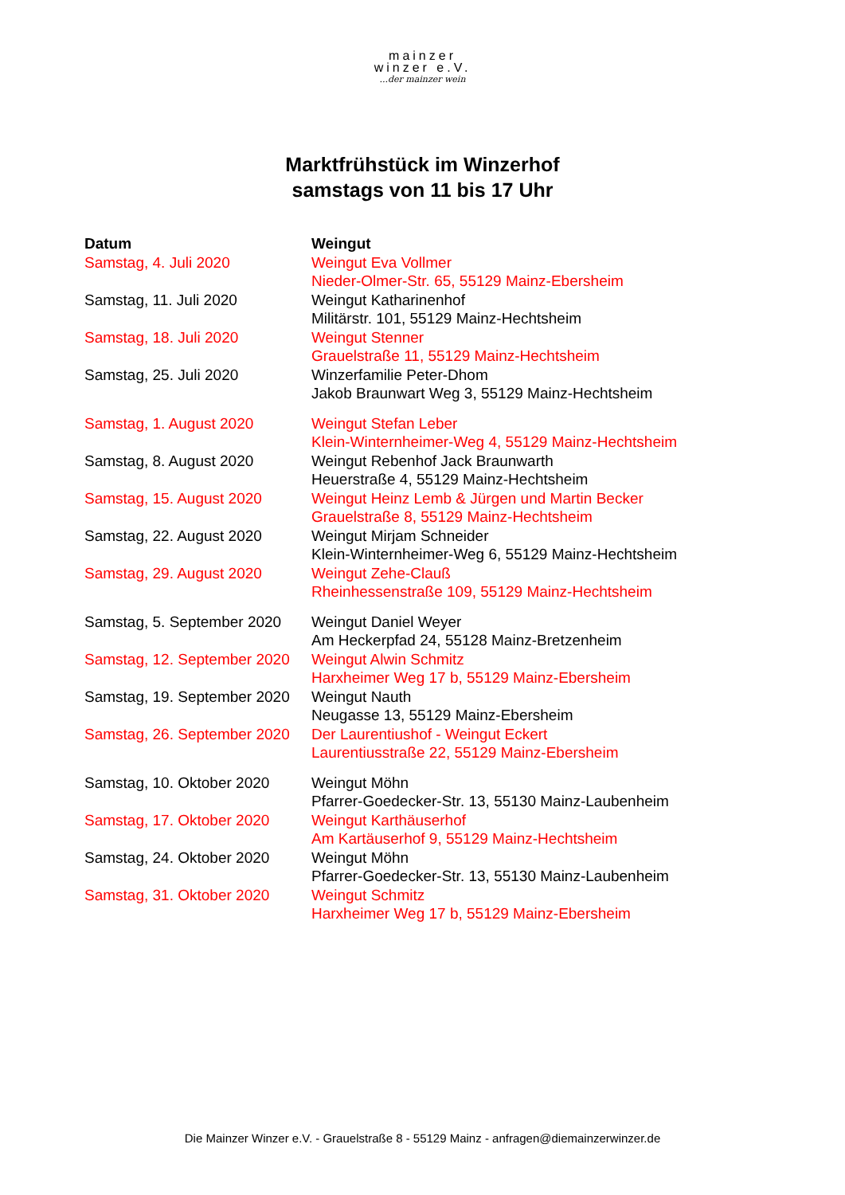mainzer
winzer e.V....der mainzer wein
Marktfrühstück im Winzerhof
samstags von 11 bis 17 Uhr
| Datum | Weingut |
| --- | --- |
| Samstag, 4. Juli 2020 | Weingut Eva Vollmer Nieder-Olmer-Str. 65, 55129 Mainz-Ebersheim |
| Samstag, 11. Juli 2020 | Weingut Katharinenhof Militärstr. 101, 55129 Mainz-Hechtsheim |
| Samstag, 18. Juli 2020 | Weingut Stenner Grauelstraße 11, 55129 Mainz-Hechtsheim |
| Samstag, 25. Juli 2020 | Winzerfamilie Peter-Dhom Jakob Braunwart Weg 3, 55129 Mainz-Hechtsheim |
| Samstag, 1. August 2020 | Weingut Stefan Leber Klein-Winternheimer-Weg 4, 55129 Mainz-Hechtsheim |
| Samstag, 8. August 2020 | Weingut Rebenhof Jack Braunwarth Heuerstraße 4, 55129 Mainz-Hechtsheim |
| Samstag, 15. August 2020 | Weingut Heinz Lemb & Jürgen und Martin Becker Grauelstraße 8, 55129 Mainz-Hechtsheim |
| Samstag, 22. August 2020 | Weingut Mirjam Schneider Klein-Winternheimer-Weg 6, 55129 Mainz-Hechtsheim |
| Samstag, 29. August 2020 | Weingut Zehe-Clauß Rheinhessenstraße 109, 55129 Mainz-Hechtsheim |
| Samstag, 5. September 2020 | Weingut Daniel Weyer Am Heckerpfad 24, 55128 Mainz-Bretzenheim |
| Samstag, 12. September 2020 | Weingut Alwin Schmitz Harxheimer Weg 17 b, 55129 Mainz-Ebersheim |
| Samstag, 19. September 2020 | Weingut Nauth Neugasse 13, 55129 Mainz-Ebersheim |
| Samstag, 26. September 2020 | Der Laurentiushof - Weingut Eckert Laurentiusstraße 22, 55129 Mainz-Ebersheim |
| Samstag, 10. Oktober 2020 | Weingut Möhn Pfarrer-Goedecker-Str. 13, 55130 Mainz-Laubenheim |
| Samstag, 17. Oktober 2020 | Weingut Karthäuserhof Am Kartäuserhof 9, 55129 Mainz-Hechtsheim |
| Samstag, 24. Oktober 2020 | Weingut Möhn Pfarrer-Goedecker-Str. 13, 55130 Mainz-Laubenheim |
| Samstag, 31. Oktober 2020 | Weingut Schmitz Harxheimer Weg 17 b, 55129 Mainz-Ebersheim |
Die Mainzer Winzer e.V. - Grauelstraße 8 - 55129 Mainz - anfragen@diemainzerwinzer.de